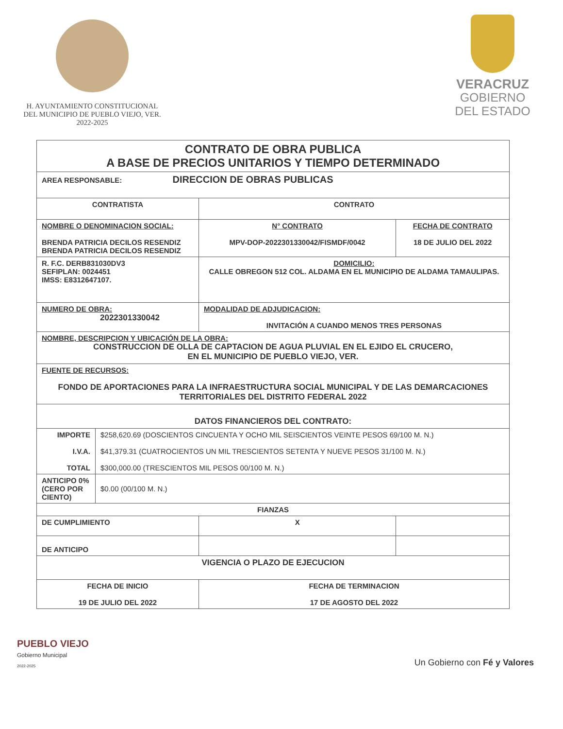H. AYUNTAMIENTO CONSTITUCIONAL
DEL MUNICIPIO DE PUEBLO VIEJO, VER.
2022-2025
VERACRUZ
GOBIERNO
DEL ESTADO
| CONTRATO DE OBRA PUBLICA A BASE DE PRECIOS UNITARIOS Y TIEMPO DETERMINADO | | | |
| AREA RESPONSABLE: DIRECCION DE OBRAS PUBLICAS | | | |
| CONTRATISTA | | CONTRATO | |
| NOMBRE O DENOMINACION SOCIAL: BRENDA PATRICIA DECILOS RESENDIZ BRENDA PATRICIA DECILOS RESENDIZ | | N° CONTRATO MPV-DOP-2022301330042/FISMDF/0042 | FECHA DE CONTRATO 18 DE JULIO DEL 2022 |
| R. F.C. DERB831030DV3 SEFIPLAN: 0024451 IMSS: E8312647107. | | DOMICILIO: CALLE OBREGON 512 COL. ALDAMA EN EL MUNICIPIO DE ALDAMA TAMAULIPAS. | |
| NUMERO DE OBRA: 2022301330042 | | MODALIDAD DE ADJUDICACION: INVITACIÓN A CUANDO MENOS TRES PERSONAS | |
| NOMBRE, DESCRIPCION Y UBICACIÓN DE LA OBRA: CONSTRUCCION DE OLLA DE CAPTACION DE AGUA PLUVIAL EN EL EJIDO EL CRUCERO, EN EL MUNICIPIO DE PUEBLO VIEJO, VER. | | | |
| FUENTE DE RECURSOS: FONDO DE APORTACIONES PARA LA INFRAESTRUCTURA SOCIAL MUNICIPAL Y DE LAS DEMARCACIONES TERRITORIALES DEL DISTRITO FEDERAL 2022 | | | |
| DATOS FINANCIEROS DEL CONTRATO: | | | |
| IMPORTE I.V.A. TOTAL | $258,620.69 (DOSCIENTOS CINCUENTA Y OCHO MIL SEISCIENTOS VEINTE PESOS 69/100 M. N.) $41,379.31 (CUATROCIENTOS UN MIL TRESCIENTOS SETENTA Y NUEVE PESOS 31/100 M. N.) $300,000.00 (TRESCIENTOS MIL PESOS 00/100 M. N.) | | |
| ANTICIPO 0% (CERO POR CIENTO) | $0.00 (00/100 M. N.) | | |
| FIANZAS | | | |
| DE CUMPLIMIENTO | | X | |
| DE ANTICIPO | | | |
| VIGENCIA O PLAZO DE EJECUCION | | | |
| FECHA DE INICIO 19 DE JULIO DEL 2022 | | FECHA DE TERMINACION 17 DE AGOSTO DEL 2022 | |
PUEBLO VIEJO
Gobierno Municipal
2022-2025
Un Gobierno con Fé y Valores